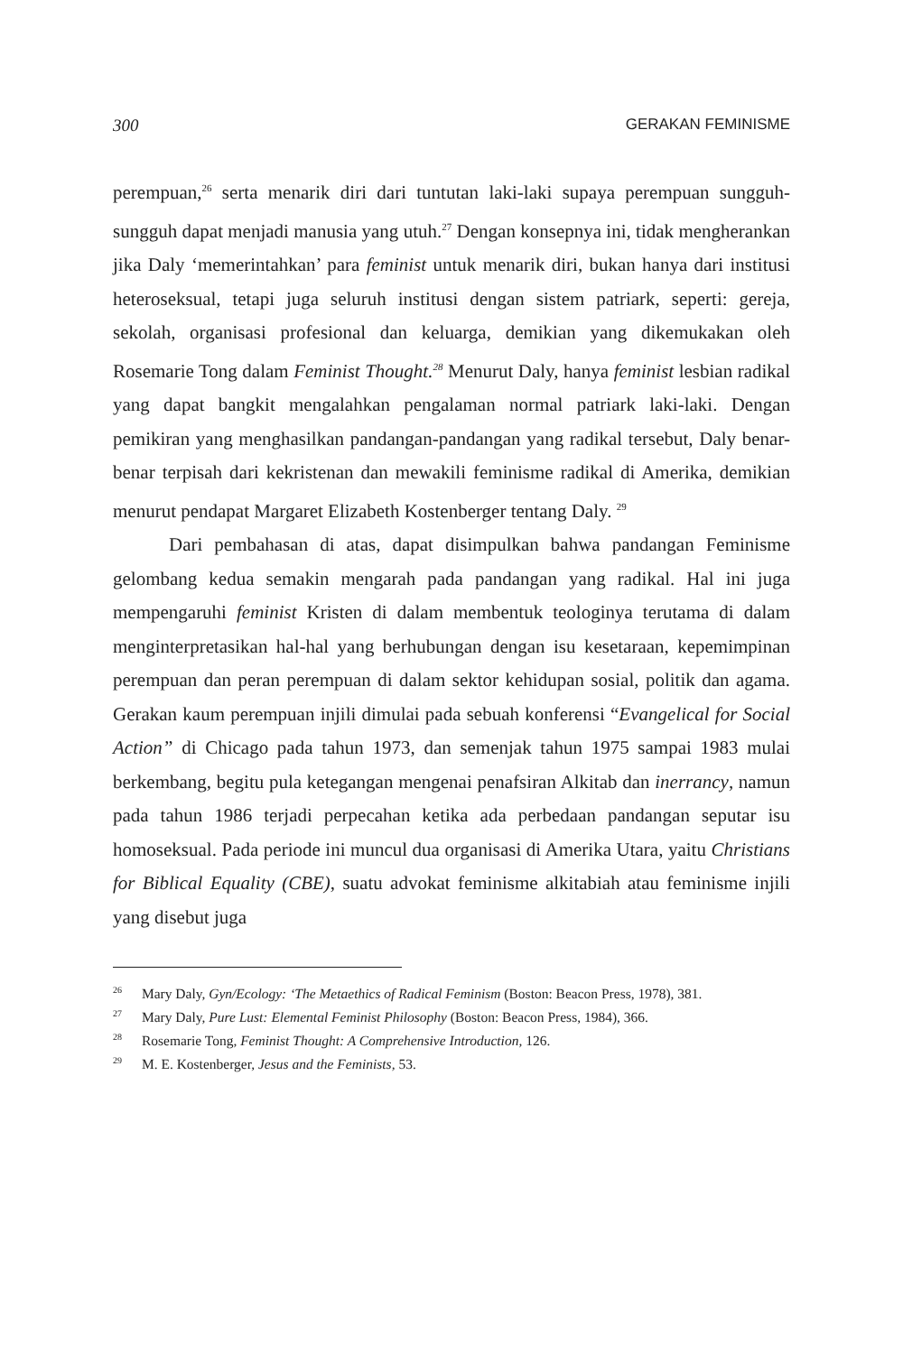300 GERAKAN FEMINISME
perempuan,<sup>26</sup> serta menarik diri dari tuntutan laki-laki supaya perempuan sungguh-sungguh dapat menjadi manusia yang utuh.<sup>27</sup> Dengan konsepnya ini, tidak mengherankan jika Daly ‘memerintahkan’ para feminist untuk menarik diri, bukan hanya dari institusi heteroseksual, tetapi juga seluruh institusi dengan sistem patriark, seperti: gereja, sekolah, organisasi profesional dan keluarga, demikian yang dikemukakan oleh Rosemarie Tong dalam Feminist Thought.<sup>28</sup> Menurut Daly, hanya feminist lesbian radikal yang dapat bangkit mengalahkan pengalaman normal patriark laki-laki. Dengan pemikiran yang menghasilkan pandangan-pandangan yang radikal tersebut, Daly benar-benar terpisah dari kekristenan dan mewakili feminisme radikal di Amerika, demikian menurut pendapat Margaret Elizabeth Kostenberger tentang Daly. <sup>29</sup>
Dari pembahasan di atas, dapat disimpulkan bahwa pandangan Feminisme gelombang kedua semakin mengarah pada pandangan yang radikal. Hal ini juga mempengaruhi feminist Kristen di dalam membentuk teologinya terutama di dalam menginterpretasikan hal-hal yang berhubungan dengan isu kesetaraan, kepemimpinan perempuan dan peran perempuan di dalam sektor kehidupan sosial, politik dan agama. Gerakan kaum perempuan injili dimulai pada sebuah konferensi “Evangelical for Social Action” di Chicago pada tahun 1973, dan semenjak tahun 1975 sampai 1983 mulai berkembang, begitu pula ketegangan mengenai penafsiran Alkitab dan inerrancy, namun pada tahun 1986 terjadi perpecahan ketika ada perbedaan pandangan seputar isu homoseksual. Pada periode ini muncul dua organisasi di Amerika Utara, yaitu Christians for Biblical Equality (CBE), suatu advokat feminisme alkitabiah atau feminisme injili yang disebut juga
<sup>26</sup> Mary Daly, Gyn/Ecology: ‘The Metaethics of Radical Feminism (Boston: Beacon Press, 1978), 381.
<sup>27</sup> Mary Daly, Pure Lust: Elemental Feminist Philosophy (Boston: Beacon Press, 1984), 366.
<sup>28</sup> Rosemarie Tong, Feminist Thought: A Comprehensive Introduction, 126.
<sup>29</sup> M. E. Kostenberger, Jesus and the Feminists, 53.